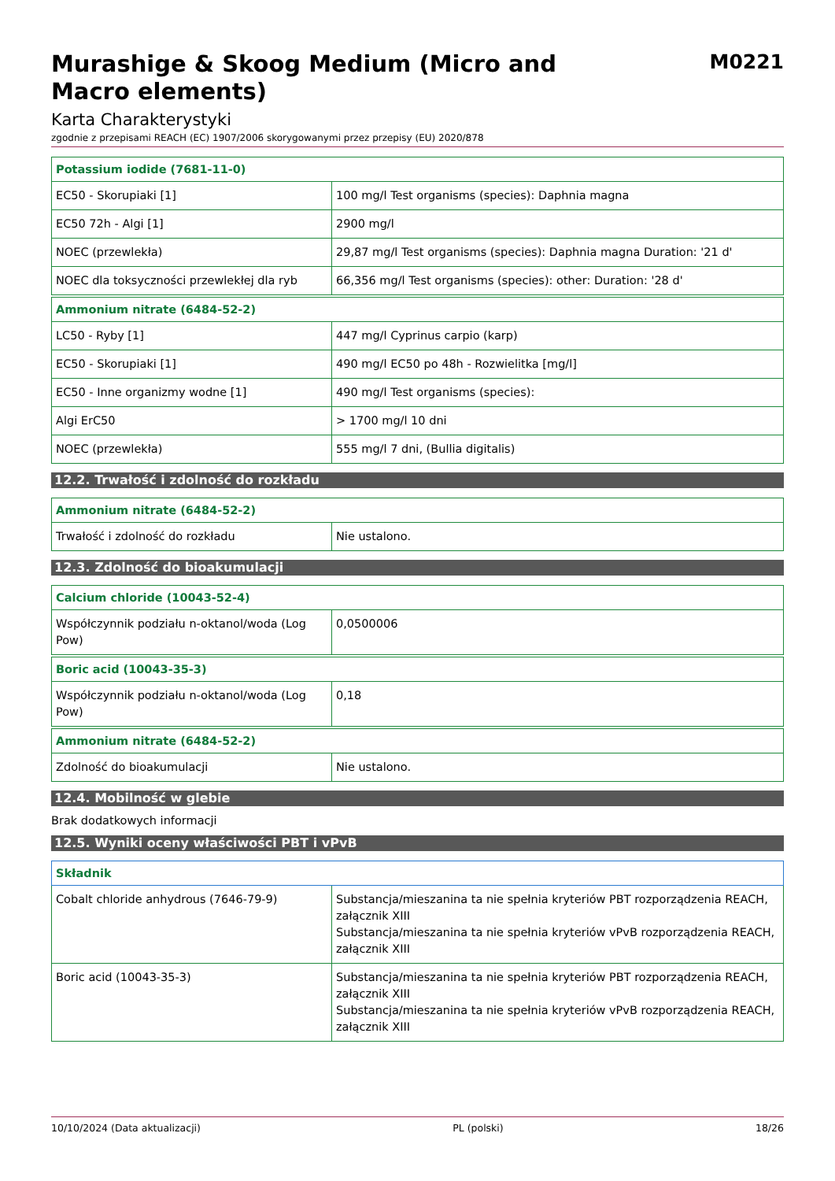Murashige & Skoog Medium (Micro and Macro elements)
M0221
Karta Charakterystyki
zgodnie z przepisami REACH (EC) 1907/2006 skorygowanymi przez przepisy (EU) 2020/878
| Potassium iodide (7681-11-0) | |
| --- | --- |
| EC50 - Skorupiaki [1] | 100 mg/l Test organisms (species): Daphnia magna |
| EC50 72h - Algi [1] | 2900 mg/l |
| NOEC (przewlekła) | 29,87 mg/l Test organisms (species): Daphnia magna Duration: '21 d' |
| NOEC dla toksyczności przewlekłej dla ryb | 66,356 mg/l Test organisms (species): other: Duration: '28 d' |
| Ammonium nitrate (6484-52-2) | |
| --- | --- |
| LC50 - Ryby [1] | 447 mg/l Cyprinus carpio (karp) |
| EC50 - Skorupiaki [1] | 490 mg/l EC50 po 48h - Rozwielitka [mg/l] |
| EC50 - Inne organizmy wodne [1] | 490 mg/l Test organisms (species): |
| Algi ErC50 | > 1700 mg/l 10 dni |
| NOEC (przewlekła) | 555 mg/l 7 dni, (Bullia digitalis) |
12.2. Trwałość i zdolność do rozkładu
| Ammonium nitrate (6484-52-2) | |
| --- | --- |
| Trwałość i zdolność do rozkładu | Nie ustalono. |
12.3. Zdolność do bioakumulacji
| Calcium chloride (10043-52-4) | |
| --- | --- |
| Współczynnik podziału n-oktanol/woda (Log Pow) | 0,0500006 |
| Boric acid (10043-35-3) | |
| --- | --- |
| Współczynnik podziału n-oktanol/woda (Log Pow) | 0,18 |
| Ammonium nitrate (6484-52-2) | |
| --- | --- |
| Zdolność do bioakumulacji | Nie ustalono. |
12.4. Mobilność w glebie
Brak dodatkowych informacji
12.5. Wyniki oceny właściwości PBT i vPvB
| Składnik | |
| --- | --- |
| Cobalt chloride anhydrous (7646-79-9) | Substancja/mieszanina ta nie spełnia kryteriów PBT rozporządzenia REACH, załącznik XIII Substancja/mieszanina ta nie spełnia kryteriów vPvB rozporządzenia REACH, załącznik XIII |
| Boric acid (10043-35-3) | Substancja/mieszanina ta nie spełnia kryteriów PBT rozporządzenia REACH, załącznik XIII Substancja/mieszanina ta nie spełnia kryteriów vPvB rozporządzenia REACH, załącznik XIII |
10/10/2024 (Data aktualizacji) PL (polski) 18/26